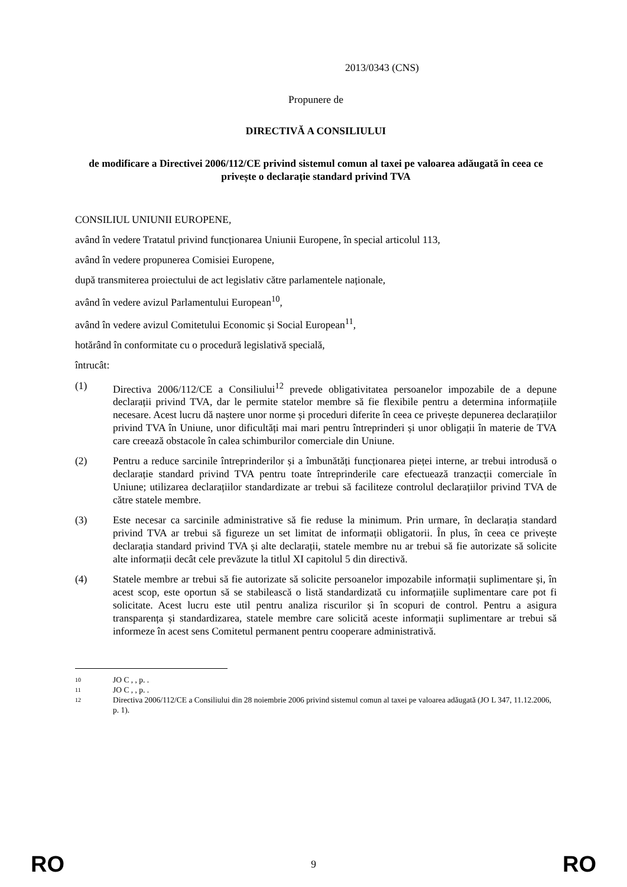2013/0343 (CNS)
Propunere de
DIRECTIVĂ A CONSILIULUI
de modificare a Directivei 2006/112/CE privind sistemul comun al taxei pe valoarea adăugată în ceea ce privește o declarație standard privind TVA
CONSILIUL UNIUNII EUROPENE,
având în vedere Tratatul privind funcționarea Uniunii Europene, în special articolul 113,
având în vedere propunerea Comisiei Europene,
după transmiterea proiectului de act legislativ către parlamentele naționale,
având în vedere avizul Parlamentului European<sup>10</sup>,
având în vedere avizul Comitetului Economic și Social European<sup>11</sup>,
hotărând în conformitate cu o procedură legislativă specială,
întrucât:
(1) Directiva 2006/112/CE a Consiliului<sup>12</sup> prevede obligativitatea persoanelor impozabile de a depune declarații privind TVA, dar le permite statelor membre să fie flexibile pentru a determina informațiile necesare. Acest lucru dă naștere unor norme și proceduri diferite în ceea ce privește depunerea declarațiilor privind TVA în Uniune, unor dificultăți mai mari pentru întreprinderi și unor obligații în materie de TVA care creează obstacole în calea schimburilor comerciale din Uniune.
(2) Pentru a reduce sarcinile întreprinderilor și a îmbunătăți funcționarea pieței interne, ar trebui introdusă o declarație standard privind TVA pentru toate întreprinderile care efectuează tranzacții comerciale în Uniune; utilizarea declarațiilor standardizate ar trebui să faciliteze controlul declarațiilor privind TVA de către statele membre.
(3) Este necesar ca sarcinile administrative să fie reduse la minimum. Prin urmare, în declarația standard privind TVA ar trebui să figureze un set limitat de informații obligatorii. În plus, în ceea ce privește declarația standard privind TVA și alte declarații, statele membre nu ar trebui să fie autorizate să solicite alte informații decât cele prevăzute la titlul XI capitolul 5 din directivă.
(4) Statele membre ar trebui să fie autorizate să solicite persoanelor impozabile informații suplimentare și, în acest scop, este oportun să se stabilească o listă standardizată cu informațiile suplimentare care pot fi solicitate. Acest lucru este util pentru analiza riscurilor și în scopuri de control. Pentru a asigura transparența și standardizarea, statele membre care solicită aceste informații suplimentare ar trebui să informeze în acest sens Comitetul permanent pentru cooperare administrativă.
10 JO C , , p. .
11 JO C , , p. .
12 Directiva 2006/112/CE a Consiliului din 28 noiembrie 2006 privind sistemul comun al taxei pe valoarea adăugată (JO L 347, 11.12.2006, p. 1).
RO 9 RO